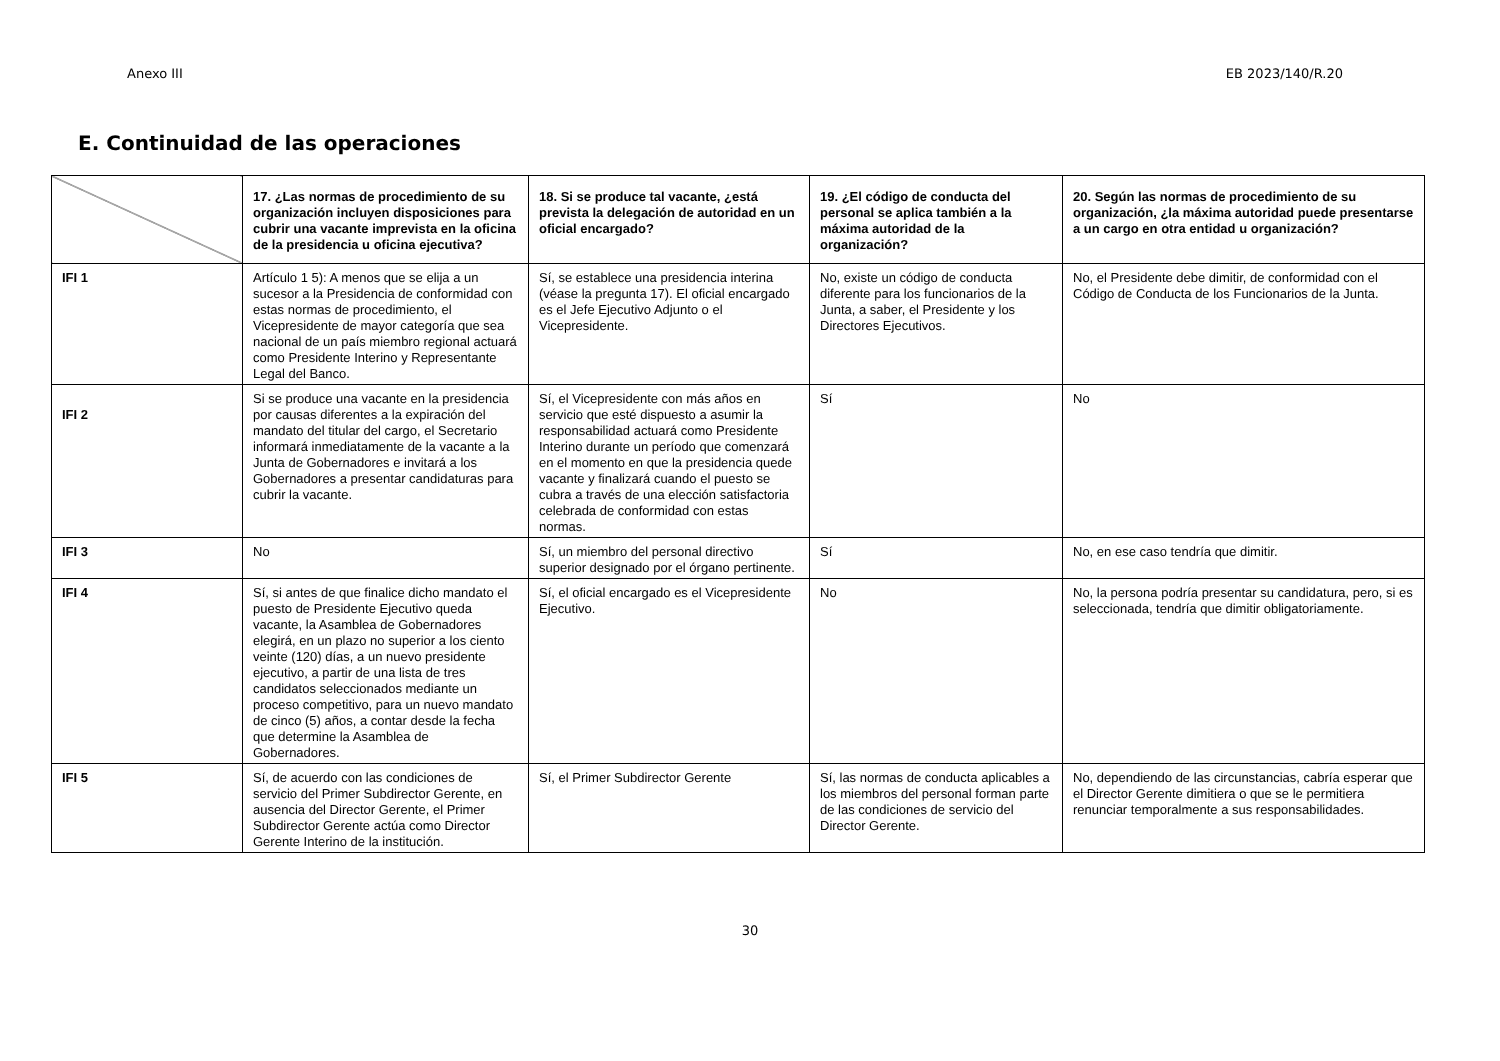Anexo III EB 2023/140/R.20
E. Continuidad de las operaciones
| | 17. ¿Las normas de procedimiento de su organización incluyen disposiciones para cubrir una vacante imprevista en la oficina de la presidencia u oficina ejecutiva? | 18. Si se produce tal vacante, ¿está prevista la delegación de autoridad en un oficial encargado? | 19. ¿El código de conducta del personal se aplica también a la máxima autoridad de la organización? | 20. Según las normas de procedimiento de su organización, ¿la máxima autoridad puede presentarse a un cargo en otra entidad u organización? |
| --- | --- | --- | --- | --- |
| IFI 1 | Artículo 1 5): A menos que se elija a un sucesor a la Presidencia de conformidad con estas normas de procedimiento, el Vicepresidente de mayor categoría que sea nacional de un país miembro regional actuará como Presidente Interino y Representante Legal del Banco. | Sí, se establece una presidencia interina (véase la pregunta 17). El oficial encargado es el Jefe Ejecutivo Adjunto o el Vicepresidente. | No, existe un código de conducta diferente para los funcionarios de la Junta, a saber, el Presidente y los Directores Ejecutivos. | No, el Presidente debe dimitir, de conformidad con el Código de Conducta de los Funcionarios de la Junta. |
| IFI 2 | Si se produce una vacante en la presidencia por causas diferentes a la expiración del mandato del titular del cargo, el Secretario informará inmediatamente de la vacante a la Junta de Gobernadores e invitará a los Gobernadores a presentar candidaturas para cubrir la vacante. | Sí, el Vicepresidente con más años en servicio que esté dispuesto a asumir la responsabilidad actuará como Presidente Interino durante un período que comenzará en el momento en que la presidencia quede vacante y finalizará cuando el puesto se cubra a través de una elección satisfactoria celebrada de conformidad con estas normas. | Sí | No |
| IFI 3 | No | Sí, un miembro del personal directivo superior designado por el órgano pertinente. | Sí | No, en ese caso tendría que dimitir. |
| IFI 4 | Sí, si antes de que finalice dicho mandato el puesto de Presidente Ejecutivo queda vacante, la Asamblea de Gobernadores elegirá, en un plazo no superior a los ciento veinte (120) días, a un nuevo presidente ejecutivo, a partir de una lista de tres candidatos seleccionados mediante un proceso competitivo, para un nuevo mandato de cinco (5) años, a contar desde la fecha que determine la Asamblea de Gobernadores. | Sí, el oficial encargado es el Vicepresidente Ejecutivo. | No | No, la persona podría presentar su candidatura, pero, si es seleccionada, tendría que dimitir obligatoriamente. |
| IFI 5 | Sí, de acuerdo con las condiciones de servicio del Primer Subdirector Gerente, en ausencia del Director Gerente, el Primer Subdirector Gerente actúa como Director Gerente Interino de la institución. | Sí, el Primer Subdirector Gerente | Sí, las normas de conducta aplicables a los miembros del personal forman parte de las condiciones de servicio del Director Gerente. | No, dependiendo de las circunstancias, cabría esperar que el Director Gerente dimitiera o que se le permitiera renunciar temporalmente a sus responsabilidades. |
30